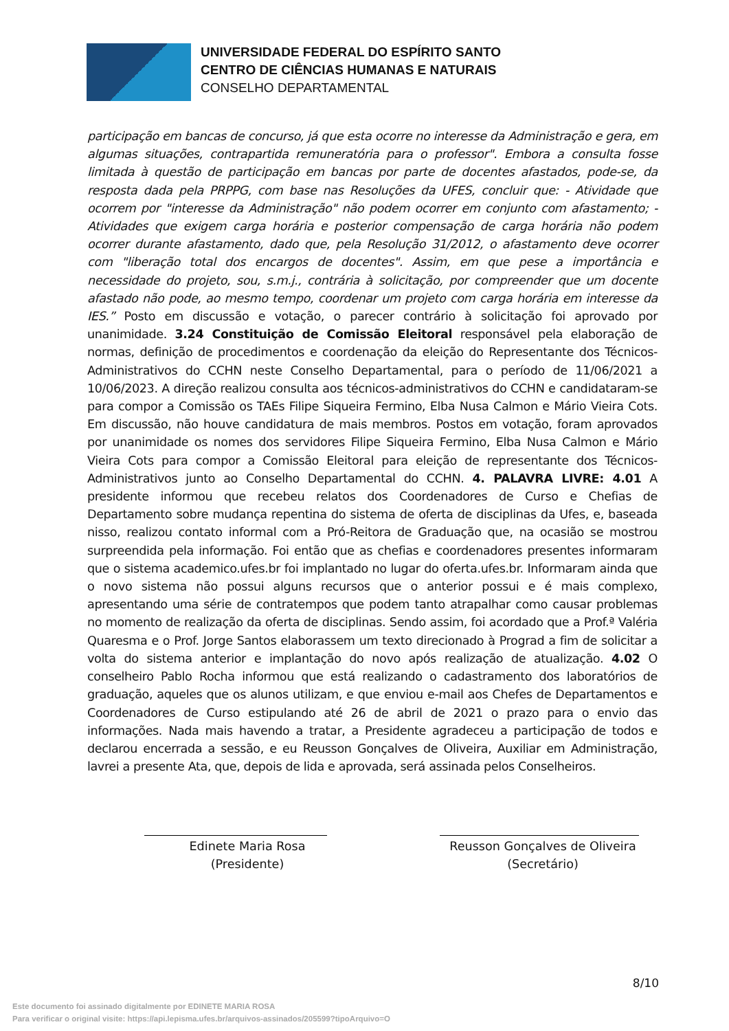UNIVERSIDADE FEDERAL DO ESPÍRITO SANTO
CENTRO DE CIÊNCIAS HUMANAS E NATURAIS
CONSELHO DEPARTAMENTAL
participação em bancas de concurso, já que esta ocorre no interesse da Administração e gera, em algumas situações, contrapartida remuneratória para o professor". Embora a consulta fosse limitada à questão de participação em bancas por parte de docentes afastados, pode-se, da resposta dada pela PRPPG, com base nas Resoluções da UFES, concluir que: - Atividade que ocorrem por "interesse da Administração" não podem ocorrer em conjunto com afastamento; - Atividades que exigem carga horária e posterior compensação de carga horária não podem ocorrer durante afastamento, dado que, pela Resolução 31/2012, o afastamento deve ocorrer com "liberação total dos encargos de docentes". Assim, em que pese a importância e necessidade do projeto, sou, s.m.j., contrária à solicitação, por compreender que um docente afastado não pode, ao mesmo tempo, coordenar um projeto com carga horária em interesse da IES.” Posto em discussão e votação, o parecer contrário à solicitação foi aprovado por unanimidade. 3.24 Constituição de Comissão Eleitoral responsável pela elaboração de normas, definição de procedimentos e coordenação da eleição do Representante dos Técnicos-Administrativos do CCHN neste Conselho Departamental, para o período de 11/06/2021 a 10/06/2023. A direção realizou consulta aos técnicos-administrativos do CCHN e candidataram-se para compor a Comissão os TAEs Filipe Siqueira Fermino, Elba Nusa Calmon e Mário Vieira Cots. Em discussão, não houve candidatura de mais membros. Postos em votação, foram aprovados por unanimidade os nomes dos servidores Filipe Siqueira Fermino, Elba Nusa Calmon e Mário Vieira Cots para compor a Comissão Eleitoral para eleição de representante dos Técnicos-Administrativos junto ao Conselho Departamental do CCHN. 4. PALAVRA LIVRE: 4.01 A presidente informou que recebeu relatos dos Coordenadores de Curso e Chefias de Departamento sobre mudança repentina do sistema de oferta de disciplinas da Ufes, e, baseada nisso, realizou contato informal com a Pró-Reitora de Graduação que, na ocasião se mostrou surpreendida pela informação. Foi então que as chefias e coordenadores presentes informaram que o sistema academico.ufes.br foi implantado no lugar do oferta.ufes.br. Informaram ainda que o novo sistema não possui alguns recursos que o anterior possui e é mais complexo, apresentando uma série de contratempos que podem tanto atrapalhar como causar problemas no momento de realização da oferta de disciplinas. Sendo assim, foi acordado que a Prof.ª Valéria Quaresma e o Prof. Jorge Santos elaborassem um texto direcionado à Prograd a fim de solicitar a volta do sistema anterior e implantação do novo após realização de atualização. 4.02 O conselheiro Pablo Rocha informou que está realizando o cadastramento dos laboratórios de graduação, aqueles que os alunos utilizam, e que enviou e-mail aos Chefes de Departamentos e Coordenadores de Curso estipulando até 26 de abril de 2021 o prazo para o envio das informações. Nada mais havendo a tratar, a Presidente agradeceu a participação de todos e declarou encerrada a sessão, e eu Reusson Gonçalves de Oliveira, Auxiliar em Administração, lavrei a presente Ata, que, depois de lida e aprovada, será assinada pelos Conselheiros.
Edinete Maria Rosa
(Presidente)
Reusson Gonçalves de Oliveira
(Secretário)
8/10
Este documento foi assinado digitalmente por EDINETE MARIA ROSA
Para verificar o original visite: https://api.lepisma.ufes.br/arquivos-assinados/205599?tipoArquivo=O